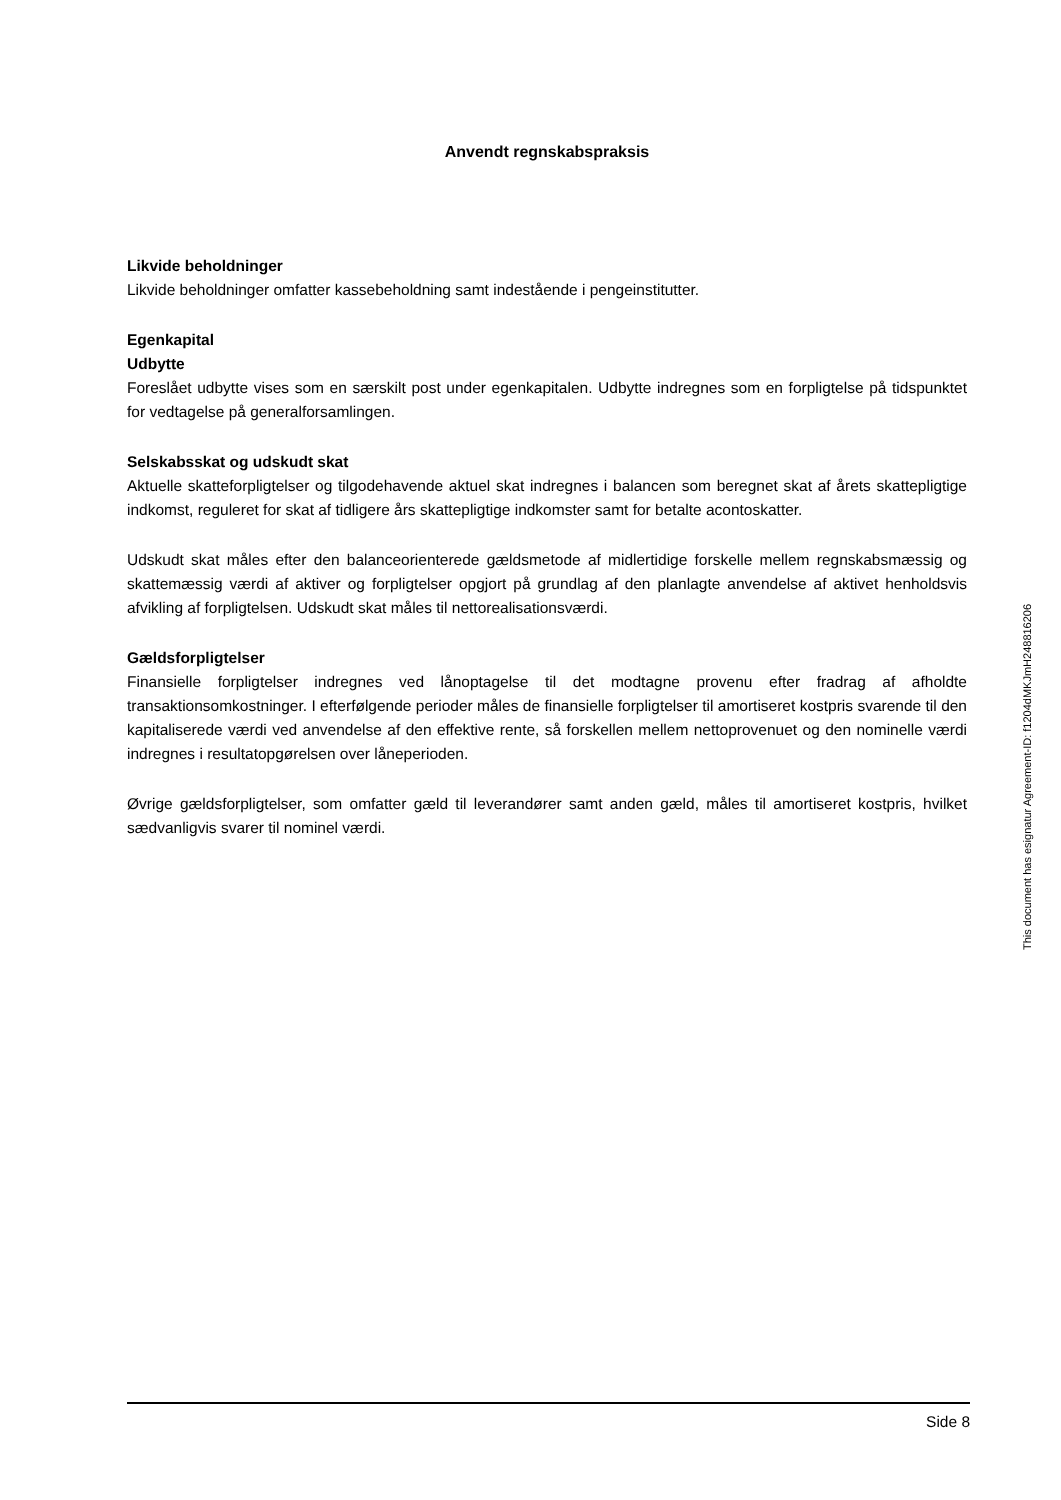Anvendt regnskabspraksis
Likvide beholdninger
Likvide beholdninger omfatter kassebeholdning samt indestående i pengeinstitutter.
Egenkapital
Udbytte
Foreslået udbytte vises som en særskilt post under egenkapitalen. Udbytte indregnes som en forpligtelse på tidspunktet for vedtagelse på generalforsamlingen.
Selskabsskat og udskudt skat
Aktuelle skatteforpligtelser og tilgodehavende aktuel skat indregnes i balancen som beregnet skat af årets skattepligtige indkomst, reguleret for skat af tidligere års skattepligtige indkomster samt for betalte acontoskatter.
Udskudt skat måles efter den balanceorienterede gældsmetode af midlertidige forskelle mellem regnskabsmæssig og skattemæssig værdi af aktiver og forpligtelser opgjort på grundlag af den planlagte anvendelse af aktivet henholdsvis afvikling af forpligtelsen. Udskudt skat måles til nettorealisationsværdi.
Gældsforpligtelser
Finansielle forpligtelser indregnes ved lånoptagelse til det modtagne provenu efter fradrag af afholdte transaktionsomkostninger. I efterfølgende perioder måles de finansielle forpligtelser til amortiseret kostpris svarende til den kapitaliserede værdi ved anvendelse af den effektive rente, så forskellen mellem nettoprovenuet og den nominelle værdi indregnes i resultatopgørelsen over låneperioden.
Øvrige gældsforpligtelser, som omfatter gæld til leverandører samt anden gæld, måles til amortiseret kostpris, hvilket sædvanligvis svarer til nominel værdi.
This document has esignatur Agreement-ID: f1204dMKJmH248816206
Side 8